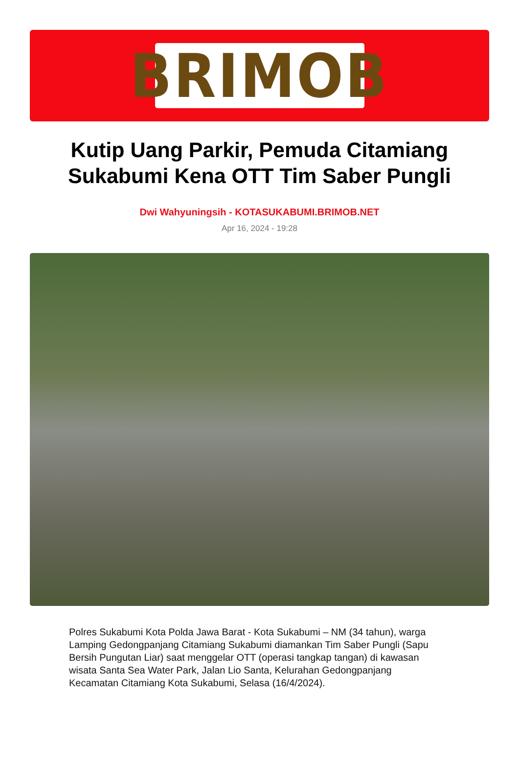BRIMOB
Kutip Uang Parkir, Pemuda Citamiang Sukabumi Kena OTT Tim Saber Pungli
Dwi Wahyuningsih - KOTASUKABUMI.BRIMOB.NET
Apr 16, 2024 - 19:28
Polres Sukabumi Kota Polda Jawa Barat - Kota Sukabumi – NM (34 tahun), warga Lamping Gedongpanjang Citamiang Sukabumi diamankan Tim Saber Pungli (Sapu Bersih Pungutan Liar) saat menggelar OTT (operasi tangkap tangan) di kawasan wisata Santa Sea Water Park, Jalan Lio Santa, Kelurahan Gedongpanjang Kecamatan Citamiang Kota Sukabumi, Selasa (16/4/2024).